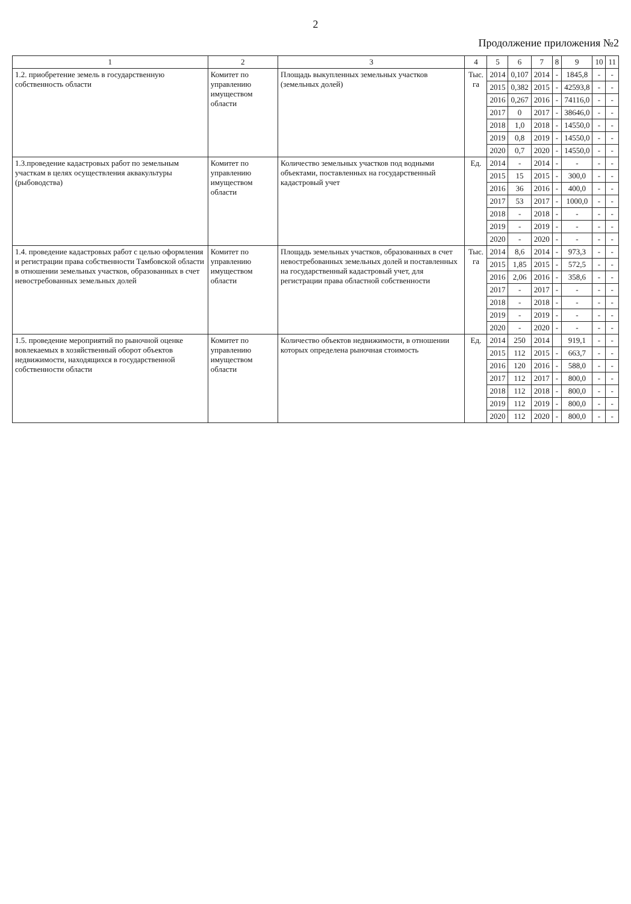2
Продолжение приложения №2
| 1 | 2 | 3 | 4 | 5 | 6 | 7 | 8 | 9 | 10 | 11 |
| --- | --- | --- | --- | --- | --- | --- | --- | --- | --- | --- |
| 1.2. приобретение земель в государственную собственность области | Комитет по управлению имуществом области | Площадь выкупленных земельных участков (земельных долей) | Тыс. га | 2014 | 0,107 | 2014 | - | 1845,8 | - | - |
| | | | | 2015 | 0,382 | 2015 | - | 42593,8 | - | - |
| | | | | 2016 | 0,267 | 2016 | - | 74116,0 | - | - |
| | | | | 2017 | 0 | 2017 | - | 38646,0 | - | - |
| | | | | 2018 | 1,0 | 2018 | - | 14550,0 | - | - |
| | | | | 2019 | 0,8 | 2019 | - | 14550,0 | - | - |
| | | | | 2020 | 0,7 | 2020 | - | 14550,0 | - | - |
| 1.3.проведение кадастровых работ по земельным участкам в целях осуществления аквакультуры (рыбоводства) | Комитет по управлению имуществом области | Количество земельных участков под водными объектами, поставленных на государственный кадастровый учет | Ед. | 2014 | - | 2014 | - | - | - | - |
| | | | | 2015 | 15 | 2015 | - | 300,0 | - | - |
| | | | | 2016 | 36 | 2016 | - | 400,0 | - | - |
| | | | | 2017 | 53 | 2017 | - | 1000,0 | - | - |
| | | | | 2018 | - | 2018 | - | - | - | - |
| | | | | 2019 | - | 2019 | - | - | - | - |
| | | | | 2020 | - | 2020 | - | - | - | - |
| 1.4. проведение кадастровых работ с целью оформления и регистрации права собственности Тамбовской области в отношении земельных участков, образованных в счет невостребованных земельных долей | Комитет по управлению имуществом области | Площадь земельных участков, образованных в счет невостребованных земельных долей и поставленных на государственный кадастровый учет, для регистрации права областной собственности | Тыс. га | 2014 | 8,6 | 2014 | - | 973,3 | - | - |
| | | | | 2015 | 1,85 | 2015 | - | 572,5 | - | - |
| | | | | 2016 | 2,06 | 2016 | - | 358,6 | - | - |
| | | | | 2017 | - | 2017 | - | - | - | - |
| | | | | 2018 | - | 2018 | - | - | - | - |
| | | | | 2019 | - | 2019 | - | - | - | - |
| | | | | 2020 | - | 2020 | - | - | - | - |
| 1.5. проведение мероприятий по рыночной оценке вовлекаемых в хозяйственный оборот объектов недвижимости, находящихся в государственной собственности области | Комитет по управлению имуществом области | Количество объектов недвижимости, в отношении которых определена рыночная стоимость | Ед. | 2014 | 250 | 2014 | | 919,1 | - | - |
| | | | | 2015 | 112 | 2015 | - | 663,7 | - | - |
| | | | | 2016 | 120 | 2016 | - | 588,0 | - | - |
| | | | | 2017 | 112 | 2017 | - | 800,0 | - | - |
| | | | | 2018 | 112 | 2018 | - | 800,0 | - | - |
| | | | | 2019 | 112 | 2019 | - | 800,0 | - | - |
| | | | | 2020 | 112 | 2020 | - | 800,0 | - | - |